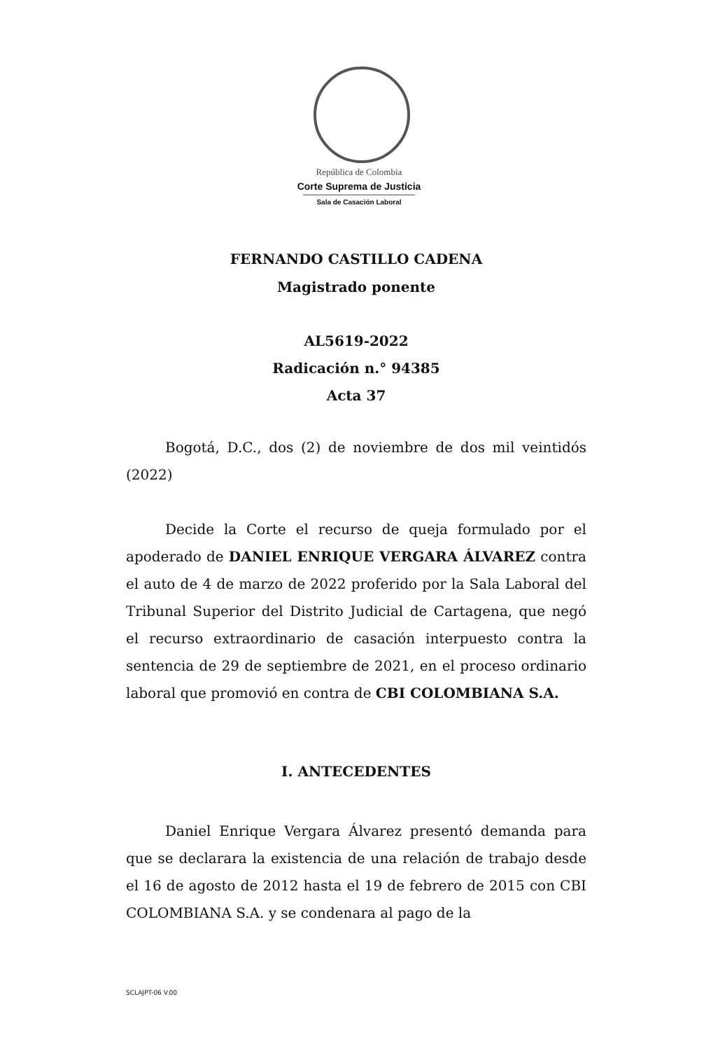República de Colombia
Corte Suprema de Justicia
Sala de Casación Laboral
FERNANDO CASTILLO CADENA
Magistrado ponente
AL5619-2022
Radicación n.° 94385
Acta 37
Bogotá, D.C., dos (2) de noviembre de dos mil veintidós (2022)
Decide la Corte el recurso de queja formulado por el apoderado de DANIEL ENRIQUE VERGARA ÁLVAREZ contra el auto de 4 de marzo de 2022 proferido por la Sala Laboral del Tribunal Superior del Distrito Judicial de Cartagena, que negó el recurso extraordinario de casación interpuesto contra la sentencia de 29 de septiembre de 2021, en el proceso ordinario laboral que promovió en contra de CBI COLOMBIANA S.A.
I. ANTECEDENTES
Daniel Enrique Vergara Álvarez presentó demanda para que se declarara la existencia de una relación de trabajo desde el 16 de agosto de 2012 hasta el 19 de febrero de 2015 con CBI COLOMBIANA S.A. y se condenara al pago de la
SCLAJPT-06 V.00